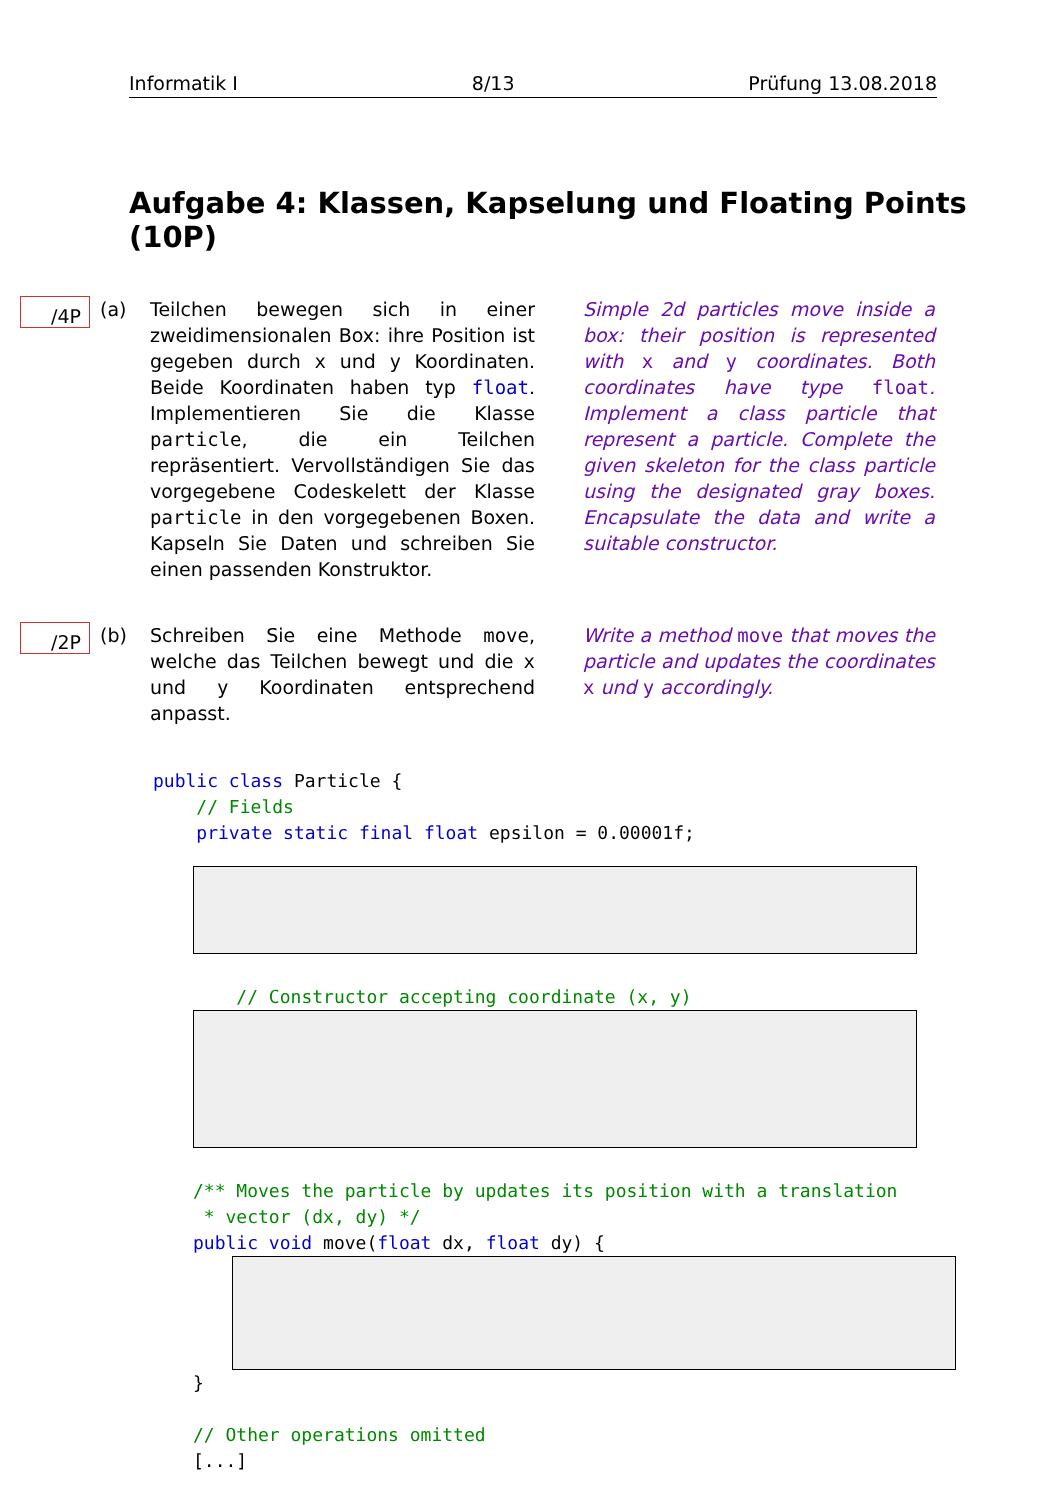Informatik I 8/13 Prüfung 13.08.2018
Aufgabe 4: Klassen, Kapselung und Floating Points (10P)
/4P
(a) Teilchen bewegen sich in einer zweidimensionalen Box: ihre Position ist gegeben durch x und y Koordinaten. Beide Koordinaten haben typ float. Implementieren Sie die Klasse particle, die ein Teilchen repräsentiert. Vervollständigen Sie das vorgegebene Codeskelett der Klasse particle in den vorgegebenen Boxen. Kapseln Sie Daten und schreiben Sie einen passenden Konstruktor.
Simple 2d particles move inside a box: their position is represented with x and y coordinates. Both coordinates have type float. Implement a class particle that represent a particle. Complete the given skeleton for the class particle using the designated gray boxes. Encapsulate the data and write a suitable constructor.
/2P
(b) Schreiben Sie eine Methode move, welche das Teilchen bewegt und die x und y Koordinaten entsprechend anpasst.
Write a method move that moves the particle and updates the coordinates x und y accordingly.
public class Particle { // Fields private static final float epsilon = 0.00001f;
// Constructor accepting coordinate (x, y)
/** Moves the particle by updates its position with a translation * vector (dx, dy) */ public void move(float dx, float dy) {
} // Other operations omitted [...]